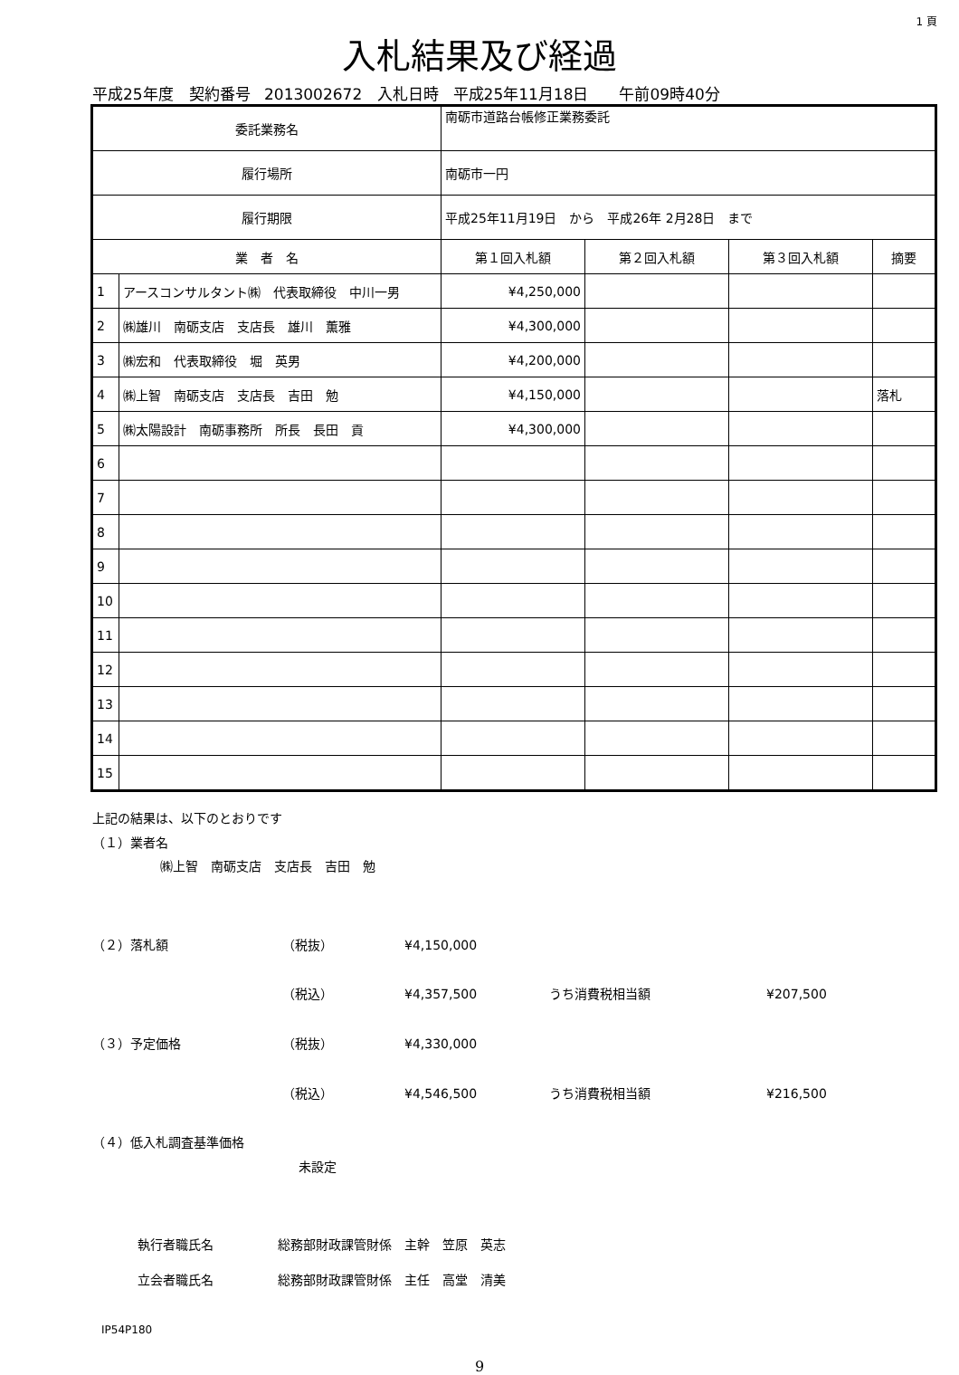1 頁
入札結果及び経過
平成25年度　契約番号 2013002672　入札日時 平成25年11月18日　　午前09時40分
| 委託業務名 | | 南砺市道路台帳修正業務委託 | | | | |
| 履行場所 | | 南砺市一円 | | | | |
| 履行期限 | | 平成25年11月19日 から 平成26年 2月28日 まで | | | | |
| 業 者 名 | | | 第１回入札額 | 第２回入札額 | 第３回入札額 | 摘要 |
| 1 | アースコンサルタント㈱ 代表取締役 中川一男 | | ¥4,250,000 | | | |
| 2 | ㈱雄川 南砺支店 支店長 雄川 薫雅 | | ¥4,300,000 | | | |
| 3 | ㈱宏和 代表取締役 堀 英男 | | ¥4,200,000 | | | |
| 4 | ㈱上智 南砺支店 支店長 吉田 勉 | | ¥4,150,000 | | | 落札 |
| 5 | ㈱太陽設計 南砺事務所 所長 長田 貢 | | ¥4,300,000 | | | |
| 6 | | | | | | |
| 7 | | | | | | |
| 8 | | | | | | |
| 9 | | | | | | |
| 10 | | | | | | |
| 11 | | | | | | |
| 12 | | | | | | |
| 13 | | | | | | |
| 14 | | | | | | |
| 15 | | | | | | |
上記の結果は、以下のとおりです
（１）業者名
㈱上智　南砺支店　支店長　吉田　勉
（２）落札額 （税抜） ¥4,150,000
（税込） ¥4,357,500 うち消費税相当額 ¥207,500
（３）予定価格 （税抜） ¥4,330,000
（税込） ¥4,546,500 うち消費税相当額 ¥216,500
（４）低入札調査基準価格
未設定
執行者職氏名 総務部財政課管財係　主幹　笠原　英志
立会者職氏名 総務部財政課管財係　主任　高堂　清美
IP54P180
9